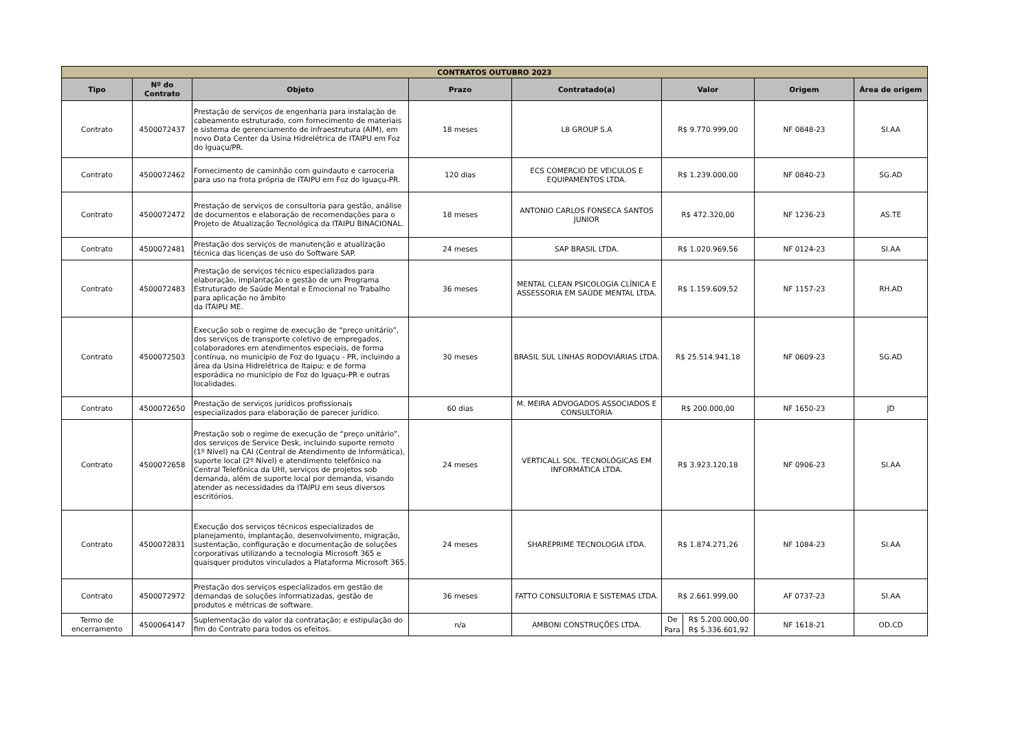| CONTRATOS OUTUBRO 2023 | | | | | | | |
| --- | --- | --- | --- | --- | --- | --- | --- |
| Tipo | Nº do Contrato | Objeto | Prazo | Contratado(a) | Valor | Origem | Área de origem |
| Contrato | 4500072437 | Prestação de serviços de engenharia para instalação de cabeamento estruturado, com fornecimento de materiais e sistema de gerenciamento de infraestrutura (AIM), em novo Data Center da Usina Hidrelétrica de ITAIPU em Foz do Iguaçu/PR. | 18 meses | L8 GROUP S.A | R$ 9.770.999,00 | NF 0848-23 | SI.AA |
| Contrato | 4500072462 | Fornecimento de caminhão com guindauto e carroceria para uso na frota própria de ITAIPU em Foz do Iguaçu-PR. | 120 dias | ECS COMERCIO DE VEICULOS E EQUIPAMENTOS LTDA. | R$ 1.239.000,00 | NF 0840-23 | SG.AD |
| Contrato | 4500072472 | Prestação de serviços de consultoria para gestão, análise de documentos e elaboração de recomendações para o Projeto de Atualização Tecnológica da ITAIPU BINACIONAL. | 18 meses | ANTONIO CARLOS FONSECA SANTOS JUNIOR | R$ 472.320,00 | NF 1236-23 | AS.TE |
| Contrato | 4500072481 | Prestação dos serviços de manutenção e atualização técnica das licenças de uso do Software SAP. | 24 meses | SAP BRASIL LTDA. | R$ 1.020.969,56 | NF 0124-23 | SI.AA |
| Contrato | 4500072483 | Prestação de serviços técnico especializados para elaboração, implantação e gestão de um Programa Estruturado de Saúde Mental e Emocional no Trabalho para aplicação no âmbito da ITAIPU ME. | 36 meses | MENTAL CLEAN PSICOLOGIA CLÍNICA E ASSESSORIA EM SAÚDE MENTAL LTDA. | R$ 1.159.609,52 | NF 1157-23 | RH.AD |
| Contrato | 4500072503 | Execução sob o regime de execução de “preço unitário”, dos serviços de transporte coletivo de empregados, colaboradores em atendimentos especiais, de forma contínua, no município de Foz do Iguaçu - PR, incluindo a área da Usina Hidrelétrica de Itaipu; e de forma esporádica no município de Foz do Iguaçu-PR e outras localidades. | 30 meses | BRASIL SUL LINHAS RODOVIÁRIAS LTDA. | R$ 25.514.941,18 | NF 0609-23 | SG.AD |
| Contrato | 4500072650 | Prestação de serviços jurídicos profissionais especializados para elaboração de parecer jurídico. | 60 dias | M. MEIRA ADVOGADOS ASSOCIADOS E CONSULTORIA | R$ 200.000,00 | NF 1650-23 | JD |
| Contrato | 4500072658 | Prestação sob o regime de execução de “preço unitário”, dos serviços de Service Desk, incluindo suporte remoto (1º Nível) na CAI (Central de Atendimento de Informática), suporte local (2º Nível) e atendimento telefônico na Central Telefônica da UHI, serviços de projetos sob demanda, além de suporte local por demanda, visando atender as necessidades da ITAIPU em seus diversos escritórios. | 24 meses | VERTICALL SOL. TECNOLÓGICAS EM INFORMÁTICA LTDA. | R$ 3.923.120,18 | NF 0906-23 | SI.AA |
| Contrato | 4500072831 | Execução dos serviços técnicos especializados de planejamento, implantação, desenvolvimento, migração, sustentação, configuração e documentação de soluções corporativas utilizando a tecnologia Microsoft 365 e quaisquer produtos vinculados a Plataforma Microsoft 365. | 24 meses | SHAREPRIME TECNOLOGIA LTDA. | R$ 1.874.271,26 | NF 1084-23 | SI.AA |
| Contrato | 4500072972 | Prestação dos serviços especializados em gestão de demandas de soluções informatizadas, gestão de produtos e métricas de software. | 36 meses | FATTO CONSULTORIA E SISTEMAS LTDA. | R$ 2.661.999,00 | AF 0737-23 | SI.AA |
| Termo de encerramento | 4500064147 | Suplementação do valor da contratação; e estipulação do fim do Contrato para todos os efeitos. | n/a | AMBONI CONSTRUÇÕES LTDA. | / De / R$ 5.200.000,00 / / Para / R$ 5.336.601,92 / | NF 1618-21 | OD.CD |